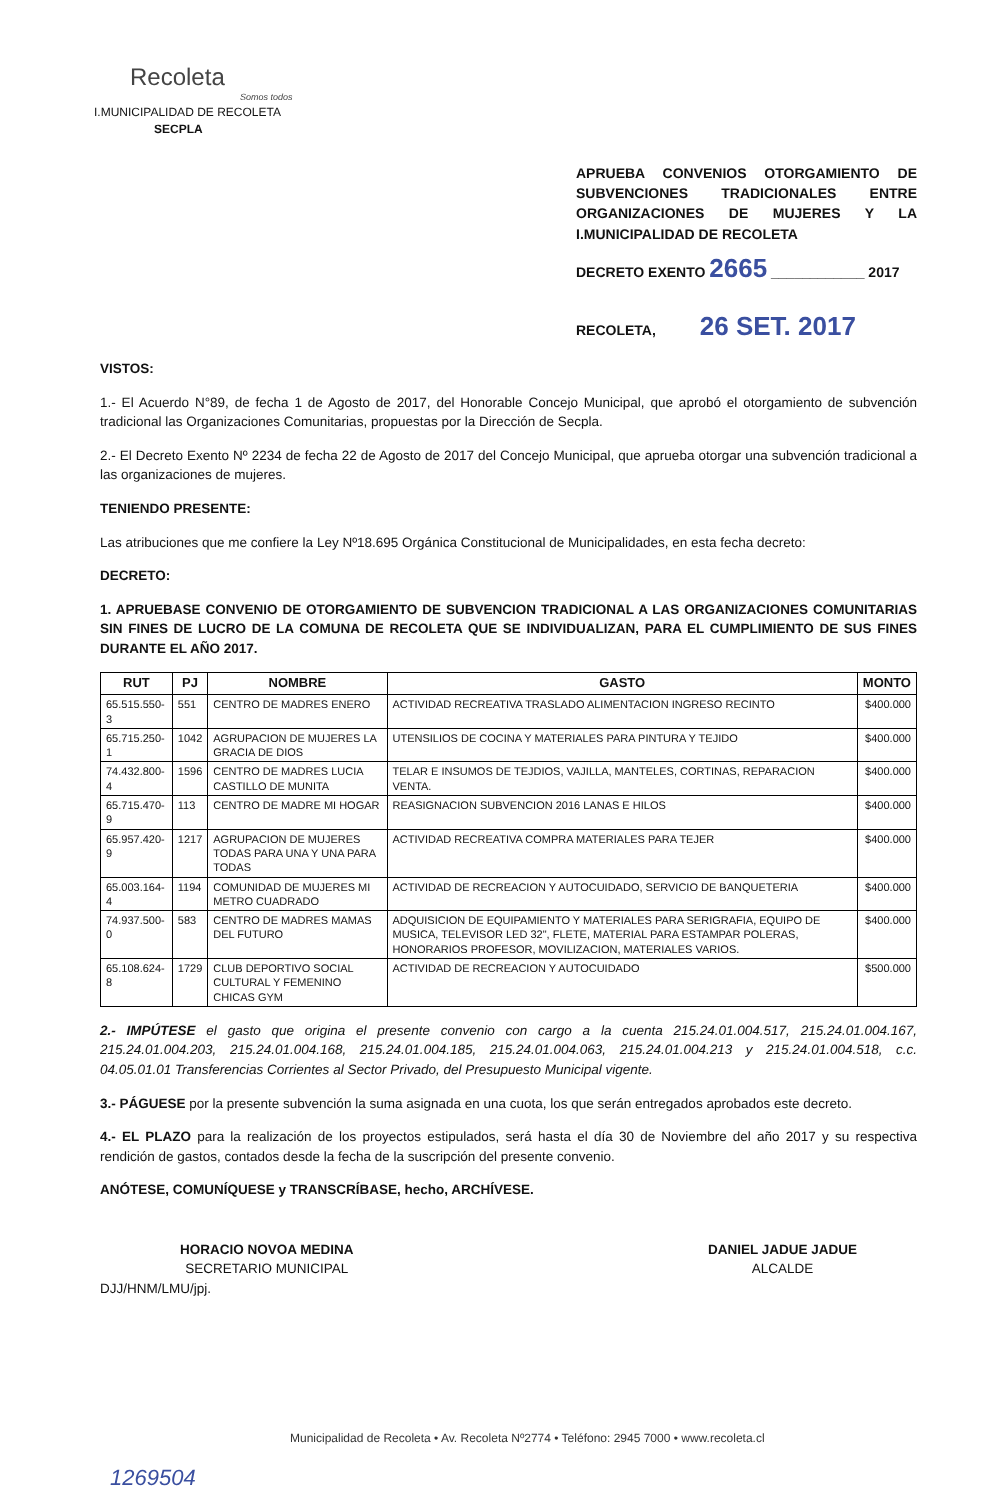Recoleta
Somos todos
I.MUNICIPALIDAD DE RECOLETA
SECPLA
APRUEBA CONVENIOS OTORGAMIENTO DE SUBVENCIONES TRADICIONALES ENTRE ORGANIZACIONES DE MUJERES Y LA I.MUNICIPALIDAD DE RECOLETA
DECRETO EXENTO 2665 ____________ 2017
RECOLETA, 26 SET. 2017
VISTOS:
1.- El Acuerdo N°89, de fecha 1 de Agosto de 2017, del Honorable Concejo Municipal, que aprobó el otorgamiento de subvención tradicional las Organizaciones Comunitarias, propuestas por la Dirección de Secpla.
2.- El Decreto Exento Nº 2234 de fecha 22 de Agosto de 2017 del Concejo Municipal, que aprueba otorgar una subvención tradicional a las organizaciones de mujeres.
TENIENDO PRESENTE:
Las atribuciones que me confiere la Ley Nº18.695 Orgánica Constitucional de Municipalidades, en esta fecha decreto:
DECRETO:
1. APRUEBASE CONVENIO DE OTORGAMIENTO DE SUBVENCION TRADICIONAL A LAS ORGANIZACIONES COMUNITARIAS SIN FINES DE LUCRO DE LA COMUNA DE RECOLETA QUE SE INDIVIDUALIZAN, PARA EL CUMPLIMIENTO DE SUS FINES DURANTE EL AÑO 2017.
| RUT | PJ | NOMBRE | GASTO | MONTO |
| --- | --- | --- | --- | --- |
| 65.515.550-3 | 551 | CENTRO DE MADRES ENERO | ACTIVIDAD RECREATIVA TRASLADO ALIMENTACION INGRESO RECINTO | $400.000 |
| 65.715.250-1 | 1042 | AGRUPACION DE MUJERES LA GRACIA DE DIOS | UTENSILIOS DE COCINA Y MATERIALES PARA PINTURA Y TEJIDO | $400.000 |
| 74.432.800-4 | 1596 | CENTRO DE MADRES LUCIA CASTILLO DE MUNITA | TELAR E INSUMOS DE TEJDIOS, VAJILLA, MANTELES, CORTINAS, REPARACION VENTA. | $400.000 |
| 65.715.470-9 | 113 | CENTRO DE MADRE MI HOGAR | REASIGNACION SUBVENCION 2016 LANAS E HILOS | $400.000 |
| 65.957.420-9 | 1217 | AGRUPACION DE MUJERES TODAS PARA UNA Y UNA PARA TODAS | ACTIVIDAD RECREATIVA COMPRA MATERIALES PARA TEJER | $400.000 |
| 65.003.164-4 | 1194 | COMUNIDAD DE MUJERES MI METRO CUADRADO | ACTIVIDAD DE RECREACION Y AUTOCUIDADO, SERVICIO DE BANQUETERIA | $400.000 |
| 74.937.500-0 | 583 | CENTRO DE MADRES MAMAS DEL FUTURO | ADQUISICION DE EQUIPAMIENTO Y MATERIALES PARA SERIGRAFIA, EQUIPO DE MUSICA, TELEVISOR LED 32", FLETE, MATERIAL PARA ESTAMPAR POLERAS, HONORARIOS PROFESOR, MOVILIZACION, MATERIALES VARIOS. | $400.000 |
| 65.108.624-8 | 1729 | CLUB DEPORTIVO SOCIAL CULTURAL Y FEMENINO CHICAS GYM | ACTIVIDAD DE RECREACION Y AUTOCUIDADO | $500.000 |
2.- IMPÚTESE el gasto que origina el presente convenio con cargo a la cuenta 215.24.01.004.517, 215.24.01.004.167, 215.24.01.004.203, 215.24.01.004.168, 215.24.01.004.185, 215.24.01.004.063, 215.24.01.004.213 y 215.24.01.004.518, c.c. 04.05.01.01 Transferencias Corrientes al Sector Privado, del Presupuesto Municipal vigente.
3.- PÁGUESE por la presente subvención la suma asignada en una cuota, los que serán entregados aprobados este decreto.
4.- EL PLAZO para la realización de los proyectos estipulados, será hasta el día 30 de Noviembre del año 2017 y su respectiva rendición de gastos, contados desde la fecha de la suscripción del presente convenio.
ANÓTESE, COMUNÍQUESE y TRANSCRÍBASE, hecho, ARCHÍVESE.
HORACIO NOVOA MEDINA
SECRETARIO MUNICIPAL
DANIEL JADUE JADUE
ALCALDE
DJJ/HNM/LMU/jpj.
Municipalidad de Recoleta • Av. Recoleta Nº2774 • Teléfono: 2945 7000 • www.recoleta.cl
1269504